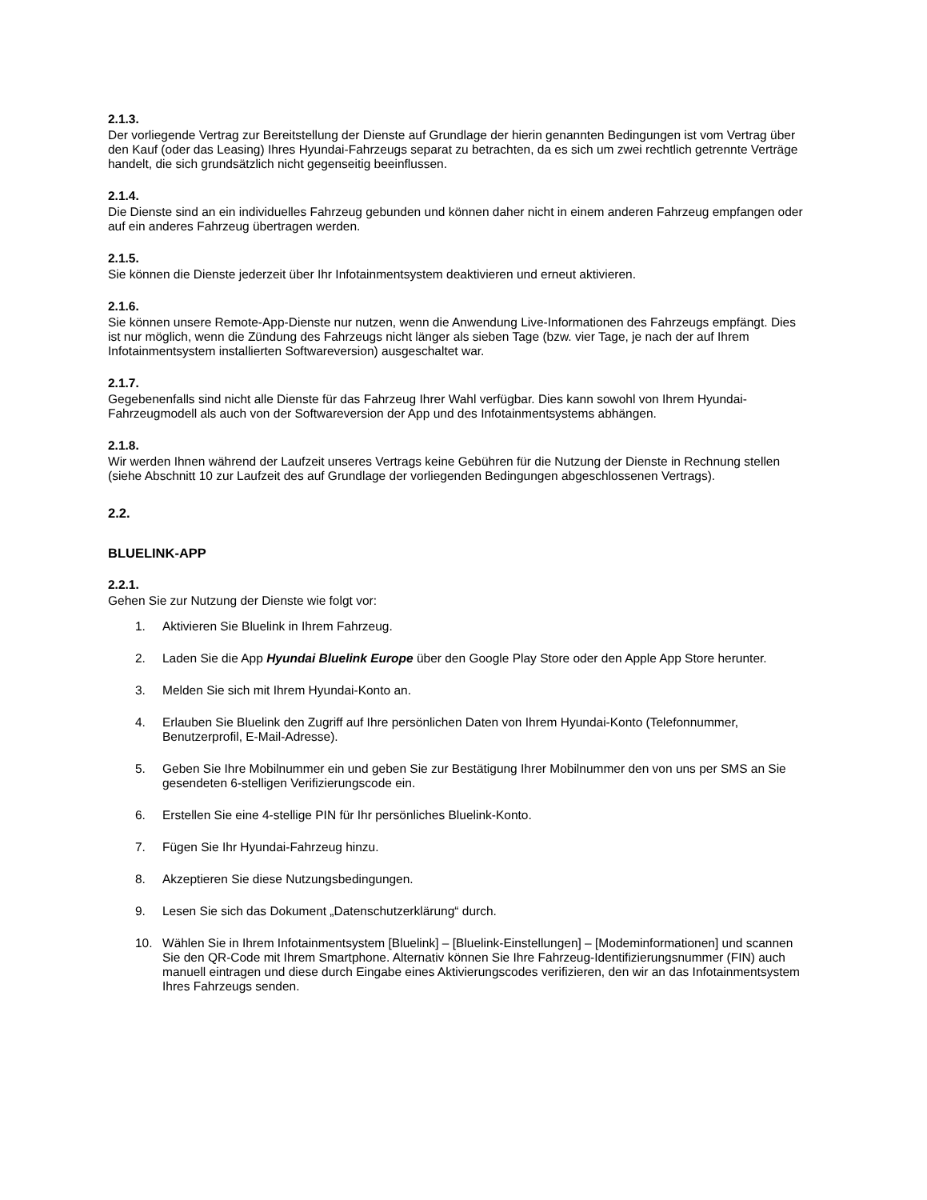2.1.3.
Der vorliegende Vertrag zur Bereitstellung der Dienste auf Grundlage der hierin genannten Bedingungen ist vom Vertrag über den Kauf (oder das Leasing) Ihres Hyundai-Fahrzeugs separat zu betrachten, da es sich um zwei rechtlich getrennte Verträge handelt, die sich grundsätzlich nicht gegenseitig beeinflussen.
2.1.4.
Die Dienste sind an ein individuelles Fahrzeug gebunden und können daher nicht in einem anderen Fahrzeug empfangen oder auf ein anderes Fahrzeug übertragen werden.
2.1.5.
Sie können die Dienste jederzeit über Ihr Infotainmentsystem deaktivieren und erneut aktivieren.
2.1.6.
Sie können unsere Remote-App-Dienste nur nutzen, wenn die Anwendung Live-Informationen des Fahrzeugs empfängt. Dies ist nur möglich, wenn die Zündung des Fahrzeugs nicht länger als sieben Tage (bzw. vier Tage, je nach der auf Ihrem Infotainmentsystem installierten Softwareversion) ausgeschaltet war.
2.1.7.
Gegebenenfalls sind nicht alle Dienste für das Fahrzeug Ihrer Wahl verfügbar. Dies kann sowohl von Ihrem Hyundai-Fahrzeugmodell als auch von der Softwareversion der App und des Infotainmentsystems abhängen.
2.1.8.
Wir werden Ihnen während der Laufzeit unseres Vertrags keine Gebühren für die Nutzung der Dienste in Rechnung stellen (siehe Abschnitt 10 zur Laufzeit des auf Grundlage der vorliegenden Bedingungen abgeschlossenen Vertrags).
2.2.
BLUELINK-APP
2.2.1.
Gehen Sie zur Nutzung der Dienste wie folgt vor:
1. Aktivieren Sie Bluelink in Ihrem Fahrzeug.
2. Laden Sie die App Hyundai Bluelink Europe über den Google Play Store oder den Apple App Store herunter.
3. Melden Sie sich mit Ihrem Hyundai-Konto an.
4. Erlauben Sie Bluelink den Zugriff auf Ihre persönlichen Daten von Ihrem Hyundai-Konto (Telefonnummer, Benutzerprofil, E-Mail-Adresse).
5. Geben Sie Ihre Mobilnummer ein und geben Sie zur Bestätigung Ihrer Mobilnummer den von uns per SMS an Sie gesendeten 6-stelligen Verifizierungscode ein.
6. Erstellen Sie eine 4-stellige PIN für Ihr persönliches Bluelink-Konto.
7. Fügen Sie Ihr Hyundai-Fahrzeug hinzu.
8. Akzeptieren Sie diese Nutzungsbedingungen.
9. Lesen Sie sich das Dokument „Datenschutzerklärung“ durch.
10. Wählen Sie in Ihrem Infotainmentsystem [Bluelink] – [Bluelink-Einstellungen] – [Modeminformationen] und scannen Sie den QR-Code mit Ihrem Smartphone. Alternativ können Sie Ihre Fahrzeug-Identifizierungsnummer (FIN) auch manuell eintragen und diese durch Eingabe eines Aktivierungscodes verifizieren, den wir an das Infotainmentsystem Ihres Fahrzeugs senden.